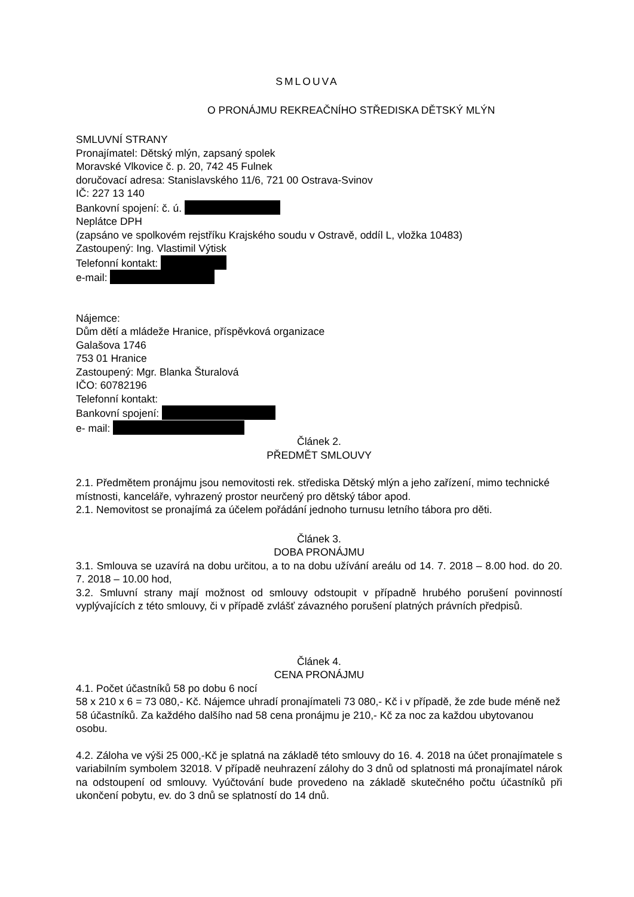SMLOUVA
O PRONÁJMU REKREAČNÍHO STŘEDISKA DĚTSKÝ MLÝN
SMLUVNÍ STRANY
Pronajímatel: Dětský mlýn, zapsaný spolek
Moravské Vlkovice č. p. 20, 742 45 Fulnek
doručovací adresa: Stanislavského 11/6, 721 00 Ostrava-Svinov
IČ: 227 13 140
Bankovní spojení: č. ú.
Neplátce DPH
(zapsáno ve spolkovém rejstříku Krajského soudu v Ostravě, oddíl L, vložka 10483)
Zastoupený: Ing. Vlastimil Výtisk
Telefonní kontakt:
e-mail:
Nájemce:
Dům dětí a mládeže Hranice, příspěvková organizace
Galašova 1746
753 01 Hranice
Zastoupený: Mgr. Blanka Šturalová
IČO: 60782196
Telefonní kontakt:
Bankovní spojení:
e- mail:
Článek 2.
PŘEDMĚT SMLOUVY
2.1. Předmětem pronájmu jsou nemovitosti rek. střediska Dětský mlýn a jeho zařízení, mimo technické místnosti, kanceláře, vyhrazený prostor neurčený pro dětský tábor apod.
2.1. Nemovitost se pronajímá za účelem pořádání jednoho turnusu letního tábora pro děti.
Článek 3.
DOBA PRONÁJMU
3.1. Smlouva se uzavírá na dobu určitou, a to na dobu užívání areálu od 14. 7. 2018 – 8.00 hod. do 20. 7. 2018 – 10.00 hod,
3.2. Smluvní strany mají možnost od smlouvy odstoupit v případně hrubého porušení povinností vyplývajících z této smlouvy, či v případě zvlášť závazného porušení platných právních předpisů.
Článek 4.
CENA PRONÁJMU
4.1. Počet účastníků 58 po dobu 6 nocí
58 x 210 x 6 = 73 080,- Kč. Nájemce uhradí pronajímateli 73 080,- Kč i v případě, že zde bude méně než 58 účastníků. Za každého dalšího nad 58 cena pronájmu je 210,- Kč za noc za každou ubytovanou osobu.
4.2. Záloha ve výši 25 000,-Kč je splatná na základě této smlouvy do 16. 4. 2018 na účet pronajímatele s variabilním symbolem 32018. V případě neuhrazení zálohy do 3 dnů od splatnosti má pronajímatel nárok na odstoupení od smlouvy. Vyúčtování bude provedeno na základě skutečného počtu účastníků při ukončení pobytu, ev. do 3 dnů se splatností do 14 dnů.